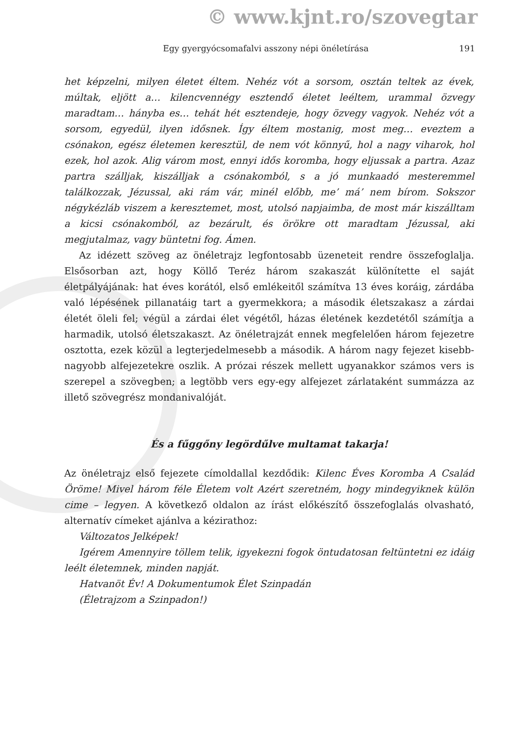© www.kjnt.ro/szovegtar
Egy gyergyócsomafalvi asszony népi önéletírása 191
het képzelni, milyen életet éltem. Nehéz vót a sorsom, osztán teltek az évek, múltak, eljött a… kilencvennégy esztendő életet leéltem, urammal özvegy maradtam… hányba es… tehát hét esztendeje, hogy özvegy vagyok. Nehéz vót a sorsom, egyedül, ilyen idősnek. Így éltem mostanig, most meg… eveztem a csónakon, egész életemen keresztül, de nem vót könnyű, hol a nagy viharok, hol ezek, hol azok. Alig várom most, ennyi idős koromba, hogy eljussak a partra. Azaz partra szálljak, kiszálljak a csónakomból, s a jó munkaadó mesteremmel találkozzak, Jézussal, aki rám vár, minél előbb, me’ má’ nem bírom. Sokszor négykézláb viszem a keresztemet, most, utolsó napjaimba, de most már kiszálltam a kicsi csónakomból, az bezárult, és örökre ott maradtam Jézussal, aki megjutalmaz, vagy büntetni fog. Ámen.
Az idézett szöveg az önéletrajz legfontosabb üzeneteit rendre összefoglalja. Elsősorban azt, hogy Köllő Teréz három szakaszát különítette el saját életpályájának: hat éves korától, első emlékeitől számítva 13 éves koráig, zárdába való lépésének pillanatáig tart a gyermekkora; a második életszakasz a zárdai életét öleli fel; végül a zárdai élet végétől, házas életének kezdetétől számítja a harmadik, utolsó életszakaszt. Az önéletrajzát ennek megfelelően három fejezetre osztotta, ezek közül a legterjedelmesebb a második. A három nagy fejezet kisebb-nagyobb alfejezetekre oszlik. A prózai részek mellett ugyanakkor számos vers is szerepel a szövegben; a legtöbb vers egy-egy alfejezet zárlataként summázza az illető szövegrész mondanivalóját.
És a fűggőny legördűlve multamat takarja!
Az önéletrajz első fejezete címoldallal kezdődik: Kilenc Éves Koromba A Család Öröme! Mivel három féle Életem volt Azért szeretném, hogy mindegyiknek külön cime – legyen. A következő oldalon az írást előkészítő összefoglalás olvasható, alternatív címeket ajánlva a kézirathoz:
Változatos Jelképek!
Igérem Amennyire töllem telik, igyekezni fogok öntudatosan feltüntetni ez idáig leélt életemnek, minden napját.
Hatvanöt Év! A Dokumentumok Élet Szinpadán
(Életrajzom a Szinpadon!)